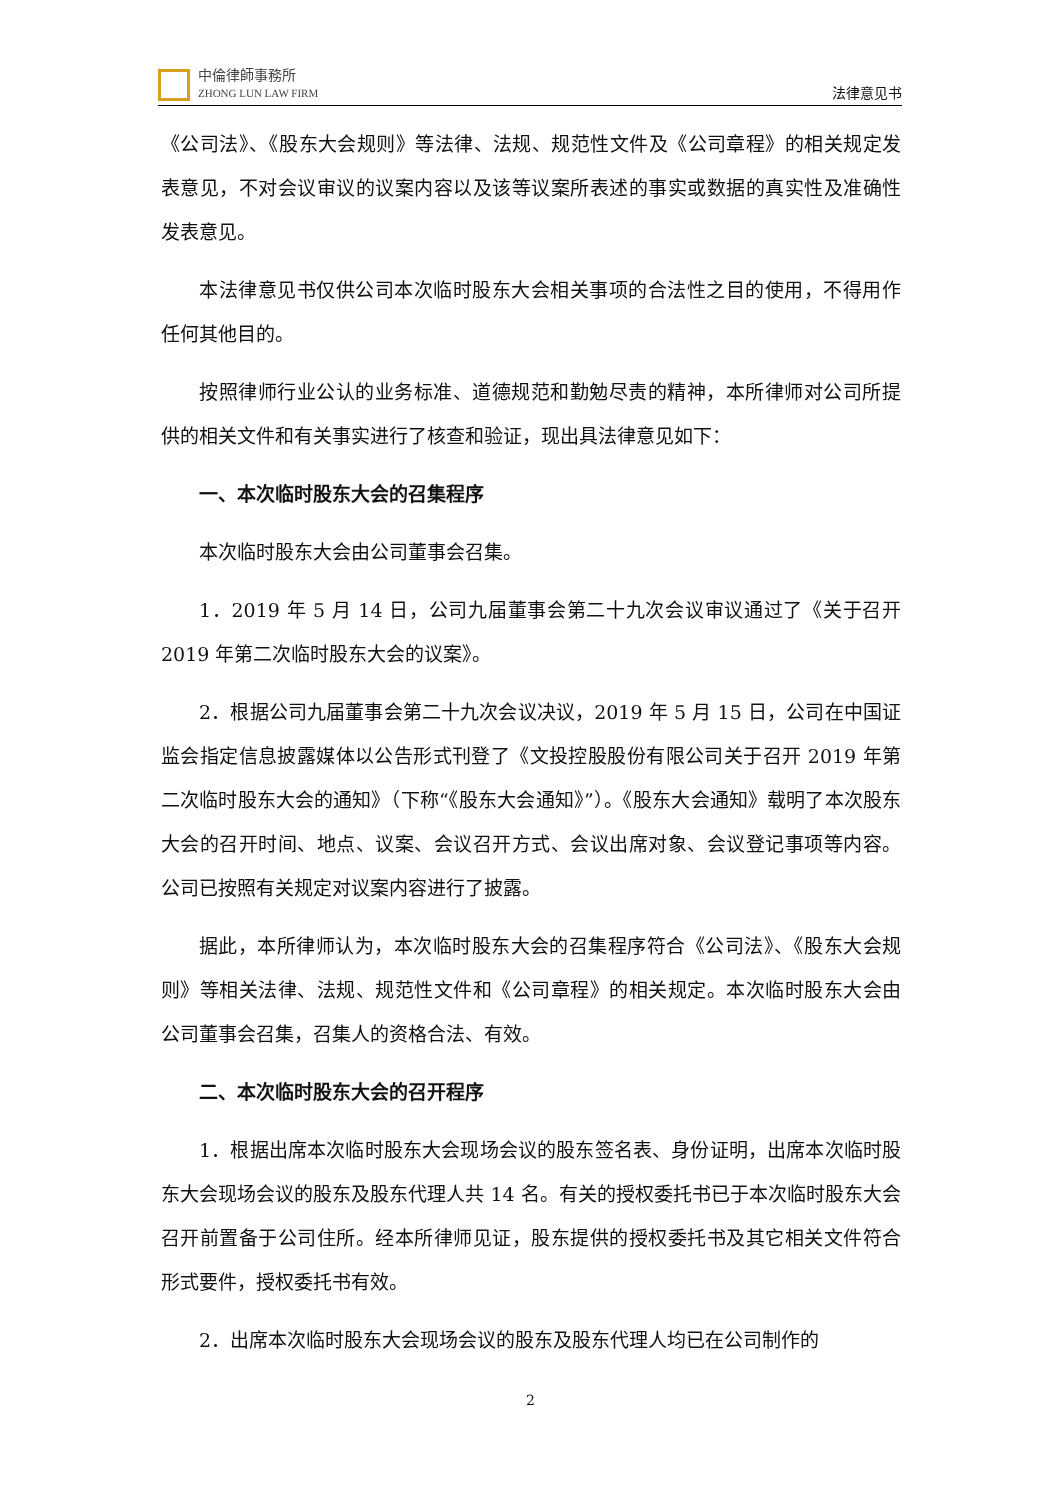中倫律師事務所
ZHONG LUN LAW FIRM
法律意见书
《公司法》、《股东大会规则》等法律、法规、规范性文件及《公司章程》的相关规定发表意见，不对会议审议的议案内容以及该等议案所表述的事实或数据的真实性及准确性发表意见。
本法律意见书仅供公司本次临时股东大会相关事项的合法性之目的使用，不得用作任何其他目的。
按照律师行业公认的业务标准、道德规范和勤勉尽责的精神，本所律师对公司所提供的相关文件和有关事实进行了核查和验证，现出具法律意见如下：
一、本次临时股东大会的召集程序
本次临时股东大会由公司董事会召集。
1．2019 年 5 月 14 日，公司九届董事会第二十九次会议审议通过了《关于召开 2019 年第二次临时股东大会的议案》。
2．根据公司九届董事会第二十九次会议决议，2019 年 5 月 15 日，公司在中国证监会指定信息披露媒体以公告形式刊登了《文投控股股份有限公司关于召开 2019 年第二次临时股东大会的通知》（下称“《股东大会通知》”）。《股东大会通知》载明了本次股东大会的召开时间、地点、议案、会议召开方式、会议出席对象、会议登记事项等内容。公司已按照有关规定对议案内容进行了披露。
据此，本所律师认为，本次临时股东大会的召集程序符合《公司法》、《股东大会规则》等相关法律、法规、规范性文件和《公司章程》的相关规定。本次临时股东大会由公司董事会召集，召集人的资格合法、有效。
二、本次临时股东大会的召开程序
1．根据出席本次临时股东大会现场会议的股东签名表、身份证明，出席本次临时股东大会现场会议的股东及股东代理人共 14 名。有关的授权委托书已于本次临时股东大会召开前置备于公司住所。经本所律师见证，股东提供的授权委托书及其它相关文件符合形式要件，授权委托书有效。
2．出席本次临时股东大会现场会议的股东及股东代理人均已在公司制作的
2